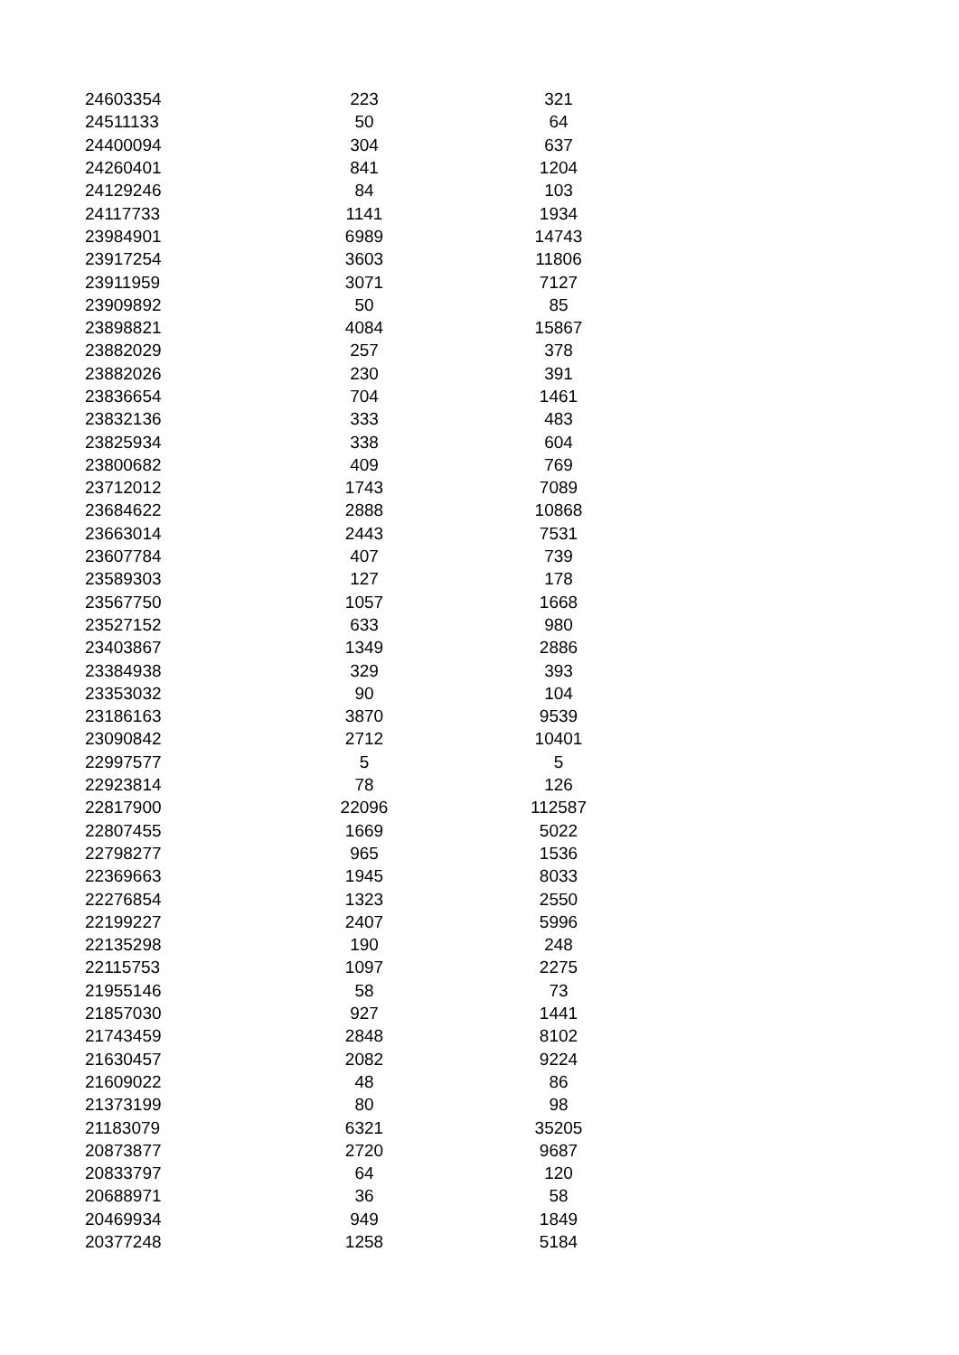| 24603354 | 223 | 321 |
| 24511133 | 50 | 64 |
| 24400094 | 304 | 637 |
| 24260401 | 841 | 1204 |
| 24129246 | 84 | 103 |
| 24117733 | 1141 | 1934 |
| 23984901 | 6989 | 14743 |
| 23917254 | 3603 | 11806 |
| 23911959 | 3071 | 7127 |
| 23909892 | 50 | 85 |
| 23898821 | 4084 | 15867 |
| 23882029 | 257 | 378 |
| 23882026 | 230 | 391 |
| 23836654 | 704 | 1461 |
| 23832136 | 333 | 483 |
| 23825934 | 338 | 604 |
| 23800682 | 409 | 769 |
| 23712012 | 1743 | 7089 |
| 23684622 | 2888 | 10868 |
| 23663014 | 2443 | 7531 |
| 23607784 | 407 | 739 |
| 23589303 | 127 | 178 |
| 23567750 | 1057 | 1668 |
| 23527152 | 633 | 980 |
| 23403867 | 1349 | 2886 |
| 23384938 | 329 | 393 |
| 23353032 | 90 | 104 |
| 23186163 | 3870 | 9539 |
| 23090842 | 2712 | 10401 |
| 22997577 | 5 | 5 |
| 22923814 | 78 | 126 |
| 22817900 | 22096 | 112587 |
| 22807455 | 1669 | 5022 |
| 22798277 | 965 | 1536 |
| 22369663 | 1945 | 8033 |
| 22276854 | 1323 | 2550 |
| 22199227 | 2407 | 5996 |
| 22135298 | 190 | 248 |
| 22115753 | 1097 | 2275 |
| 21955146 | 58 | 73 |
| 21857030 | 927 | 1441 |
| 21743459 | 2848 | 8102 |
| 21630457 | 2082 | 9224 |
| 21609022 | 48 | 86 |
| 21373199 | 80 | 98 |
| 21183079 | 6321 | 35205 |
| 20873877 | 2720 | 9687 |
| 20833797 | 64 | 120 |
| 20688971 | 36 | 58 |
| 20469934 | 949 | 1849 |
| 20377248 | 1258 | 5184 |